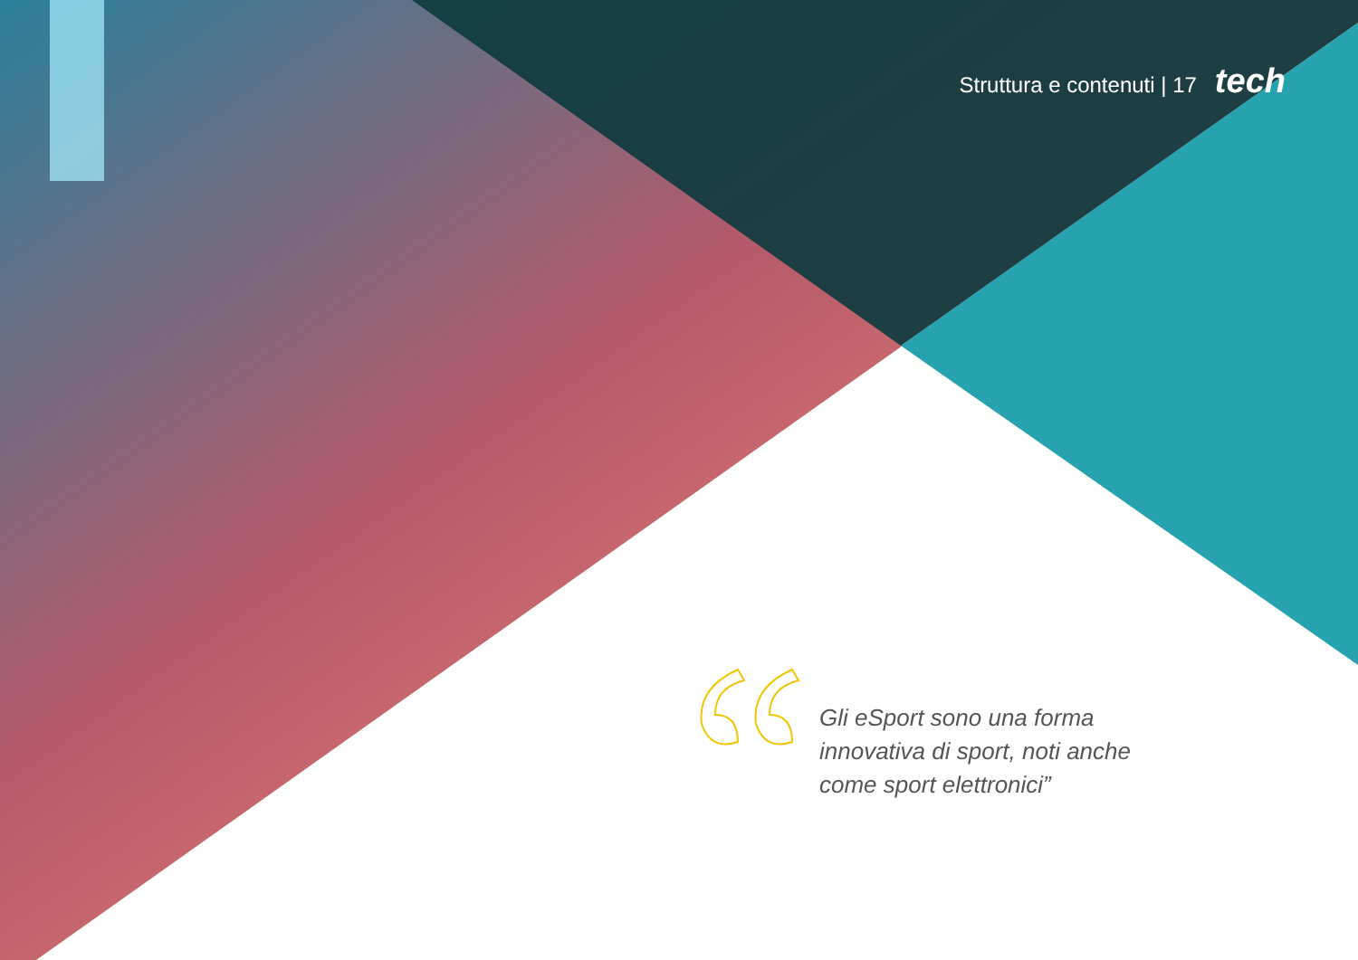Struttura e contenuti | 17 tech
Gli eSport sono una forma innovativa di sport, noti anche come sport elettronici”